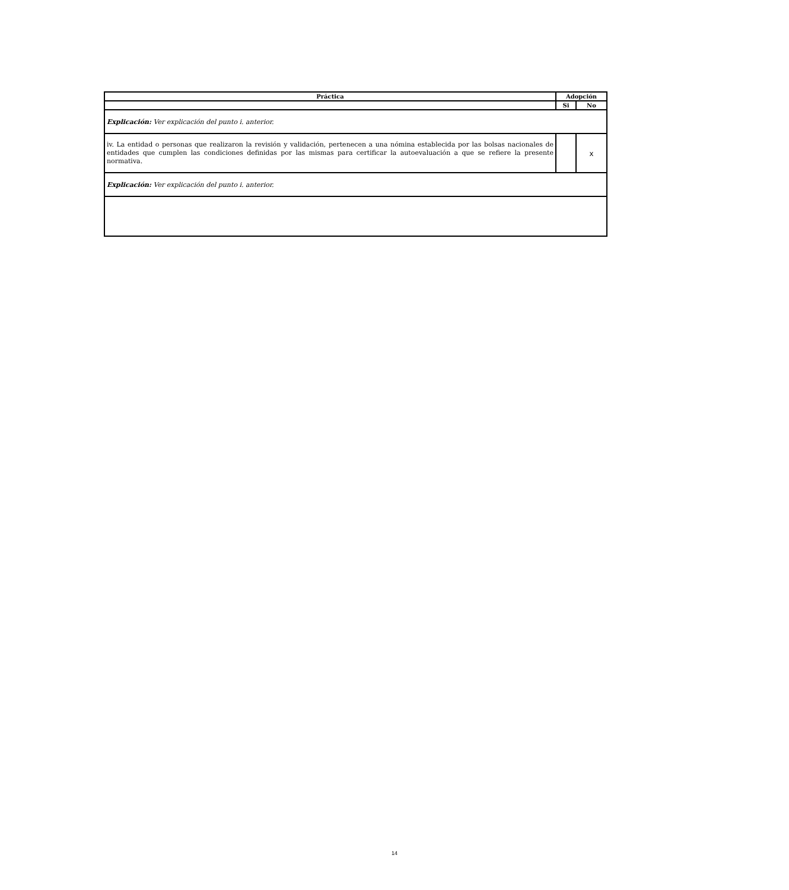| Práctica | Adopción | |
| --- | --- | --- |
| | Si | No |
| Explicación: Ver explicación del punto i. anterior. | | |
| iv. La entidad o personas que realizaron la revisión y validación, pertenecen a una nómina establecida por las bolsas nacionales de entidades que cumplen las condiciones definidas por las mismas para certificar la autoevaluación a que se refiere la presente normativa. | | x |
| Explicación: Ver explicación del punto i. anterior. | | |
14